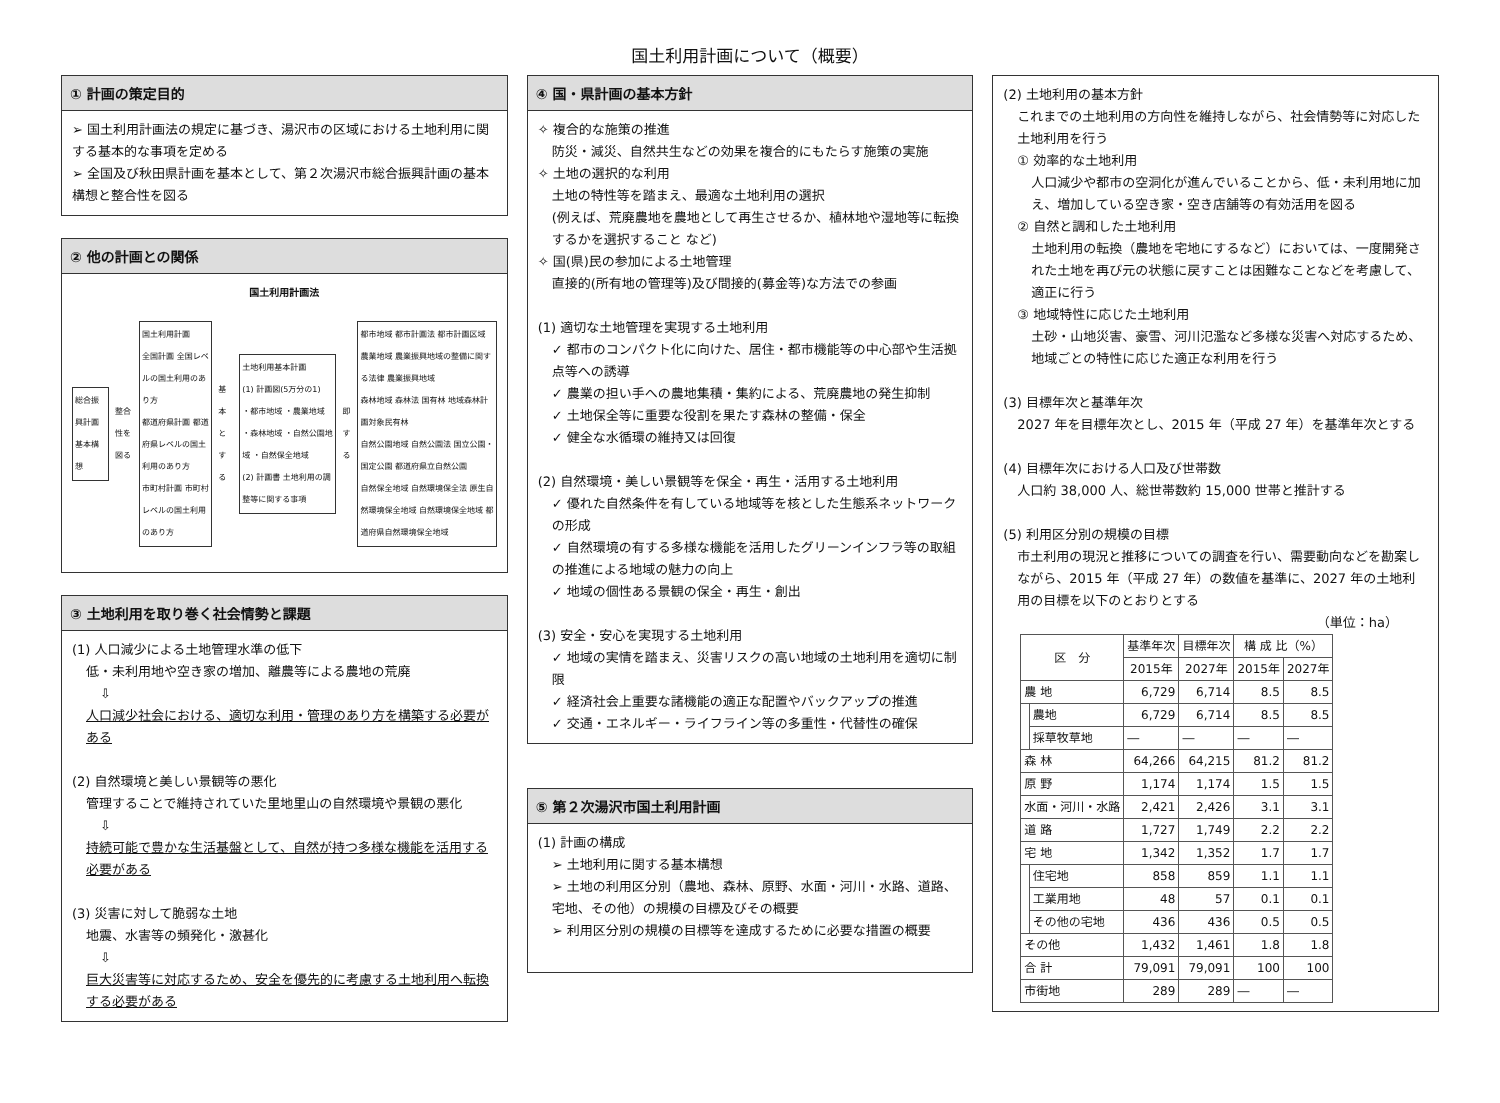国土利用計画について（概要）
① 計画の策定目的
➢ 国土利用計画法の規定に基づき、湯沢市の区域における土地利用に関する基本的な事項を定める
➢ 全国及び秋田県計画を基本として、第２次湯沢市総合振興計画の基本構想と整合性を図る
② 他の計画との関係
国土利用計画法
総合振興計画 基本構想 整合性を図る
国土利用計画
全国計画 全国レベルの国土利用のあり方
都道府県計画 都道府県レベルの国土利用のあり方
市町村計画 市町村レベルの国土利用のあり方
基本とする
土地利用基本計画
(1) 計画図(5万分の1)
・都市地域 ・農業地域 ・森林地域 ・自然公園地域 ・自然保全地域
(2) 計画書 土地利用の調整等に関する事項
即する
都市地域 都市計画法 都市計画区域
農業地域 農業振興地域の整備に関する法律 農業振興地域
森林地域 森林法 国有林 地域森林計画対象民有林
自然公園地域 自然公園法 国立公園・国定公園 都道府県立自然公園
自然保全地域 自然環境保全法 原生自然環境保全地域 自然環境保全地域 都道府県自然環境保全地域
③ 土地利用を取り巻く社会情勢と課題
(1) 人口減少による土地管理水準の低下
低・未利用地や空き家の増加、離農等による農地の荒廃
⇩
人口減少社会における、適切な利用・管理のあり方を構築する必要がある
(2) 自然環境と美しい景観等の悪化
管理することで維持されていた里地里山の自然環境や景観の悪化
⇩
持続可能で豊かな生活基盤として、自然が持つ多様な機能を活用する必要がある
(3) 災害に対して脆弱な土地
地震、水害等の頻発化・激甚化
⇩
巨大災害等に対応するため、安全を優先的に考慮する土地利用へ転換する必要がある
④ 国・県計画の基本方針
✧ 複合的な施策の推進
防災・減災、自然共生などの効果を複合的にもたらす施策の実施
✧ 土地の選択的な利用
土地の特性等を踏まえ、最適な土地利用の選択
(例えば、荒廃農地を農地として再生させるか、植林地や湿地等に転換するかを選択すること など)
✧ 国(県)民の参加による土地管理
直接的(所有地の管理等)及び間接的(募金等)な方法での参画
(1) 適切な土地管理を実現する土地利用
✓ 都市のコンパクト化に向けた、居住・都市機能等の中心部や生活拠点等への誘導
✓ 農業の担い手への農地集積・集約による、荒廃農地の発生抑制
✓ 土地保全等に重要な役割を果たす森林の整備・保全
✓ 健全な水循環の維持又は回復
(2) 自然環境・美しい景観等を保全・再生・活用する土地利用
✓ 優れた自然条件を有している地域等を核とした生態系ネットワークの形成
✓ 自然環境の有する多様な機能を活用したグリーンインフラ等の取組の推進による地域の魅力の向上
✓ 地域の個性ある景観の保全・再生・創出
(3) 安全・安心を実現する土地利用
✓ 地域の実情を踏まえ、災害リスクの高い地域の土地利用を適切に制限
✓ 経済社会上重要な諸機能の適正な配置やバックアップの推進
✓ 交通・エネルギー・ライフライン等の多重性・代替性の確保
⑤ 第２次湯沢市国土利用計画
(1) 計画の構成
➢ 土地利用に関する基本構想
➢ 土地の利用区分別（農地、森林、原野、水面・河川・水路、道路、宅地、その他）の規模の目標及びその概要
➢ 利用区分別の規模の目標等を達成するために必要な措置の概要
(2) 土地利用の基本方針
これまでの土地利用の方向性を維持しながら、社会情勢等に対応した土地利用を行う
① 効率的な土地利用
人口減少や都市の空洞化が進んでいることから、低・未利用地に加え、増加している空き家・空き店舗等の有効活用を図る
② 自然と調和した土地利用
土地利用の転換（農地を宅地にするなど）においては、一度開発された土地を再び元の状態に戻すことは困難なことなどを考慮して、適正に行う
③ 地域特性に応じた土地利用
土砂・山地災害、豪雪、河川氾濫など多様な災害へ対応するため、地域ごとの特性に応じた適正な利用を行う
(3) 目標年次と基準年次
2027 年を目標年次とし、2015 年（平成 27 年）を基準年次とする
(4) 目標年次における人口及び世帯数
人口約 38,000 人、総世帯数約 15,000 世帯と推計する
(5) 利用区分別の規模の目標
市土利用の現況と推移についての調査を行い、需要動向などを勘案しながら、2015 年（平成 27 年）の数値を基準に、2027 年の土地利用の目標を以下のとおりとする
（単位：ha）
| 区 分 | | 基準年次 | 目標年次 | 構 成 比（%） | |
| --- | --- | --- | --- | --- | --- |
| | | 2015年 | 2027年 | 2015年 | 2027年 |
| 農 地 | | 6,729 | 6,714 | 8.5 | 8.5 |
| | 農地 | 6,729 | 6,714 | 8.5 | 8.5 |
| | 採草牧草地 | ― | ― | ― | ― |
| 森 林 | | 64,266 | 64,215 | 81.2 | 81.2 |
| 原 野 | | 1,174 | 1,174 | 1.5 | 1.5 |
| 水面・河川・水路 | | 2,421 | 2,426 | 3.1 | 3.1 |
| 道 路 | | 1,727 | 1,749 | 2.2 | 2.2 |
| 宅 地 | | 1,342 | 1,352 | 1.7 | 1.7 |
| | 住宅地 | 858 | 859 | 1.1 | 1.1 |
| | 工業用地 | 48 | 57 | 0.1 | 0.1 |
| | その他の宅地 | 436 | 436 | 0.5 | 0.5 |
| その他 | | 1,432 | 1,461 | 1.8 | 1.8 |
| 合 計 | | 79,091 | 79,091 | 100 | 100 |
| 市街地 | | 289 | 289 | ― | ― |